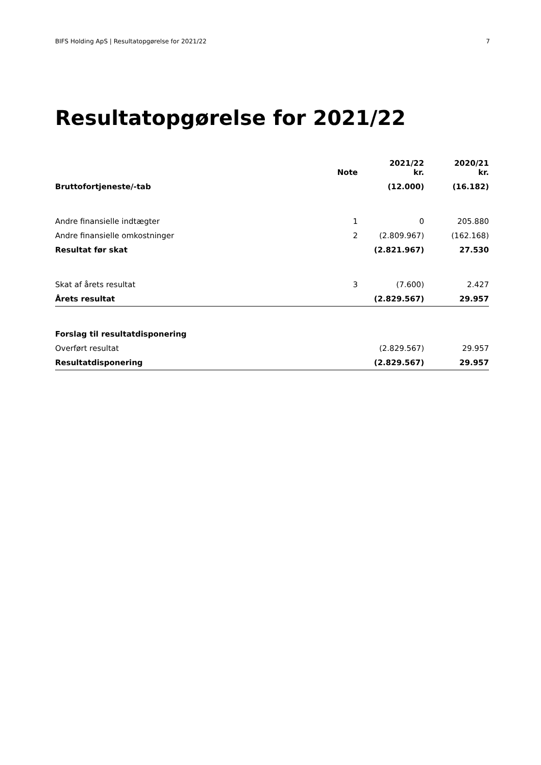BIFS Holding ApS | Resultatopgørelse for 2021/22 7
Resultatopgørelse for 2021/22
| | Note | 2021/22 kr. | 2020/21 kr. |
| --- | --- | --- | --- |
| Bruttofortjeneste/-tab | | (12.000) | (16.182) |
| Andre finansielle indtægter | 1 | 0 | 205.880 |
| Andre finansielle omkostninger | 2 | (2.809.967) | (162.168) |
| Resultat før skat | | (2.821.967) | 27.530 |
| Skat af årets resultat | 3 | (7.600) | 2.427 |
| Årets resultat | | (2.829.567) | 29.957 |
| Forslag til resultatdisponering | | | |
| Overført resultat | | (2.829.567) | 29.957 |
| Resultatdisponering | | (2.829.567) | 29.957 |